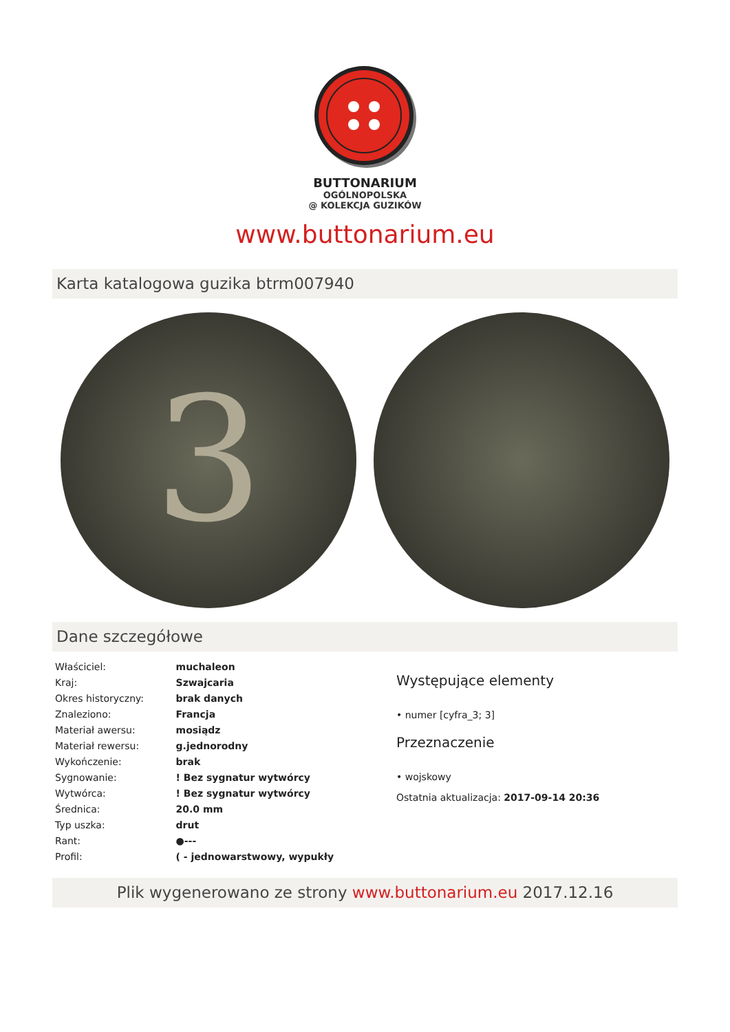BUTTONARIUM
OGÓLNOPOLSKA
@ KOLEKCJA GUZIKÓW
www.buttonarium.eu
Karta katalogowa guzika btrm007940
3
Dane szczegółowe
| Właściciel: | muchaleon |
| Kraj: | Szwajcaria |
| Okres historyczny: | brak danych |
| Znaleziono: | Francja |
| Materiał awersu: | mosiądz |
| Materiał rewersu: | g.jednorodny |
| Wykończenie: | brak |
| Sygnowanie: | ! Bez sygnatur wytwórcy |
| Wytwórca: | ! Bez sygnatur wytwórcy |
| Średnica: | 20.0 mm |
| Typ uszka: | drut |
| Rant: | ●--- |
| Profil: | ( - jednowarstwowy, wypukły |
Występujące elementy
• numer [cyfra_3; 3]
Przeznaczenie
• wojskowy
Ostatnia aktualizacja: 2017-09-14 20:36
Plik wygenerowano ze strony www.buttonarium.eu 2017.12.16